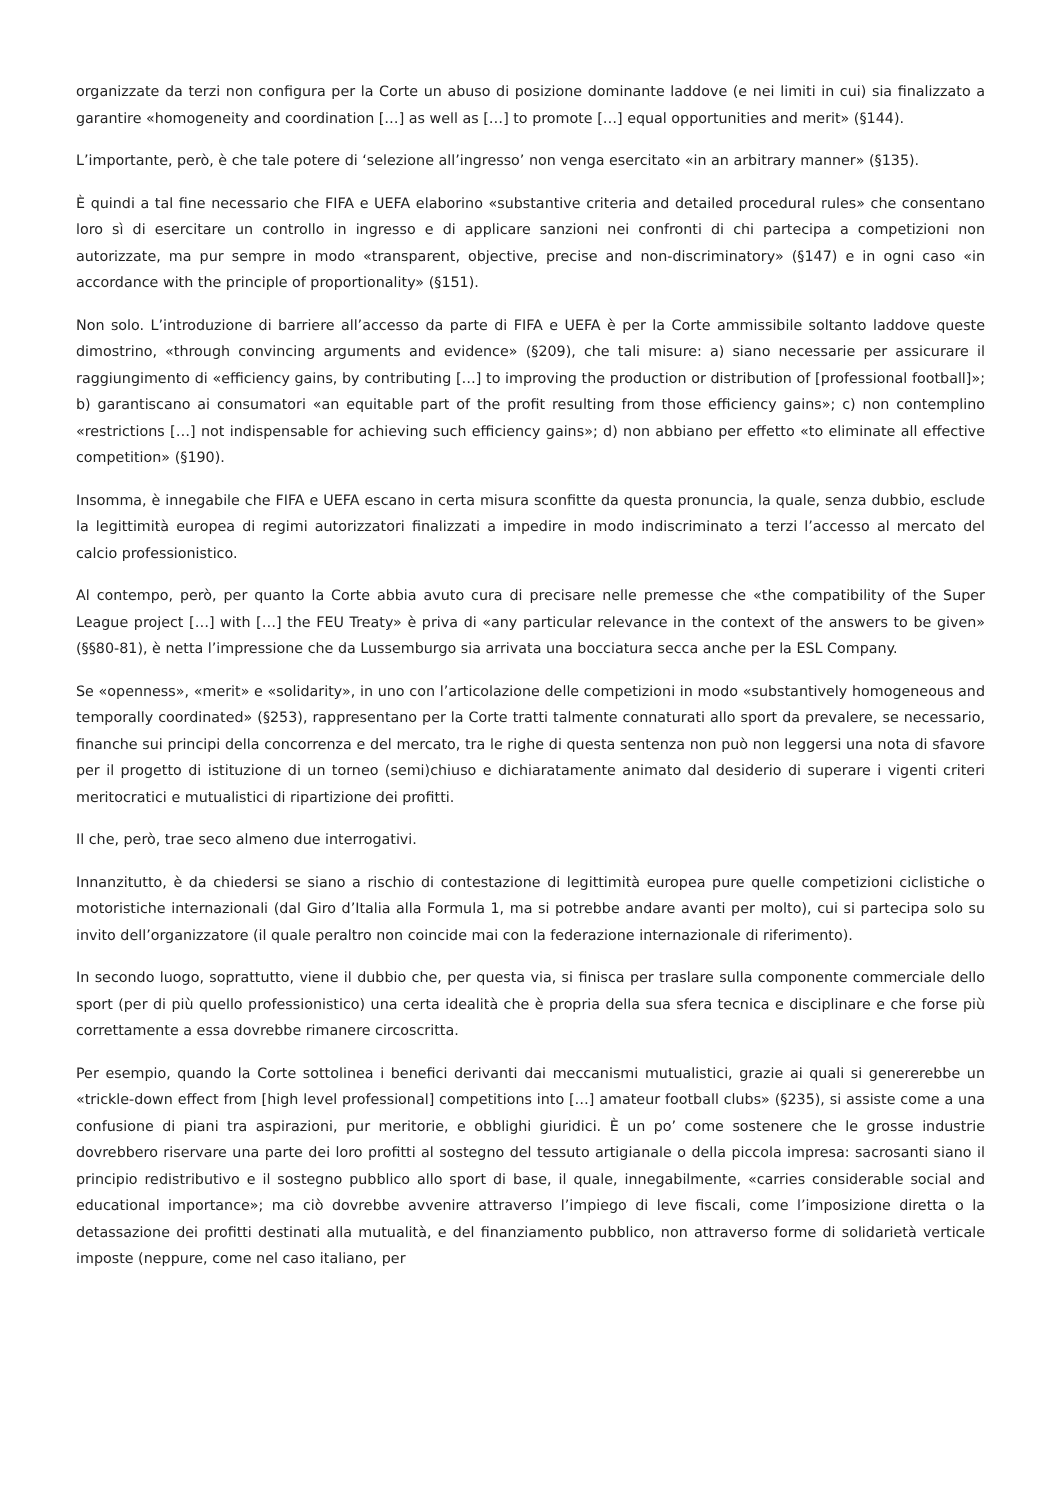organizzate da terzi non configura per la Corte un abuso di posizione dominante laddove (e nei limiti in cui) sia finalizzato a garantire «homogeneity and coordination […] as well as […] to promote […] equal opportunities and merit» (§144).
L’importante, però, è che tale potere di ‘selezione all’ingresso’ non venga esercitato «in an arbitrary manner» (§135).
È quindi a tal fine necessario che FIFA e UEFA elaborino «substantive criteria and detailed procedural rules» che consentano loro sì di esercitare un controllo in ingresso e di applicare sanzioni nei confronti di chi partecipa a competizioni non autorizzate, ma pur sempre in modo «transparent, objective, precise and non-discriminatory» (§147) e in ogni caso «in accordance with the principle of proportionality» (§151).
Non solo. L’introduzione di barriere all’accesso da parte di FIFA e UEFA è per la Corte ammissibile soltanto laddove queste dimostrino, «through convincing arguments and evidence» (§209), che tali misure: a) siano necessarie per assicurare il raggiungimento di «efficiency gains, by contributing […] to improving the production or distribution of [professional football]»; b) garantiscano ai consumatori «an equitable part of the profit resulting from those efficiency gains»; c) non contemplino «restrictions […] not indispensable for achieving such efficiency gains»; d) non abbiano per effetto «to eliminate all effective competition» (§190).
Insomma, è innegabile che FIFA e UEFA escano in certa misura sconfitte da questa pronuncia, la quale, senza dubbio, esclude la legittimità europea di regimi autorizzatori finalizzati a impedire in modo indiscriminato a terzi l’accesso al mercato del calcio professionistico.
Al contempo, però, per quanto la Corte abbia avuto cura di precisare nelle premesse che «the compatibility of the Super League project […] with […] the FEU Treaty» è priva di «any particular relevance in the context of the answers to be given» (§§80-81), è netta l’impressione che da Lussemburgo sia arrivata una bocciatura secca anche per la ESL Company.
Se «openness», «merit» e «solidarity», in uno con l’articolazione delle competizioni in modo «substantively homogeneous and temporally coordinated» (§253), rappresentano per la Corte tratti talmente connaturati allo sport da prevalere, se necessario, finanche sui principi della concorrenza e del mercato, tra le righe di questa sentenza non può non leggersi una nota di sfavore per il progetto di istituzione di un torneo (semi)chiuso e dichiaratamente animato dal desiderio di superare i vigenti criteri meritocratici e mutualistici di ripartizione dei profitti.
Il che, però, trae seco almeno due interrogativi.
Innanzitutto, è da chiedersi se siano a rischio di contestazione di legittimità europea pure quelle competizioni ciclistiche o motoristiche internazionali (dal Giro d’Italia alla Formula 1, ma si potrebbe andare avanti per molto), cui si partecipa solo su invito dell’organizzatore (il quale peraltro non coincide mai con la federazione internazionale di riferimento).
In secondo luogo, soprattutto, viene il dubbio che, per questa via, si finisca per traslare sulla componente commerciale dello sport (per di più quello professionistico) una certa idealità che è propria della sua sfera tecnica e disciplinare e che forse più correttamente a essa dovrebbe rimanere circoscritta.
Per esempio, quando la Corte sottolinea i benefici derivanti dai meccanismi mutualistici, grazie ai quali si genererebbe un «trickle-down effect from [high level professional] competitions into […] amateur football clubs» (§235), si assiste come a una confusione di piani tra aspirazioni, pur meritorie, e obblighi giuridici. È un po’ come sostenere che le grosse industrie dovrebbero riservare una parte dei loro profitti al sostegno del tessuto artigianale o della piccola impresa: sacrosanti siano il principio redistributivo e il sostegno pubblico allo sport di base, il quale, innegabilmente, «carries considerable social and educational importance»; ma ciò dovrebbe avvenire attraverso l’impiego di leve fiscali, come l’imposizione diretta o la detassazione dei profitti destinati alla mutualità, e del finanziamento pubblico, non attraverso forme di solidarietà verticale imposte (neppure, come nel caso italiano, per